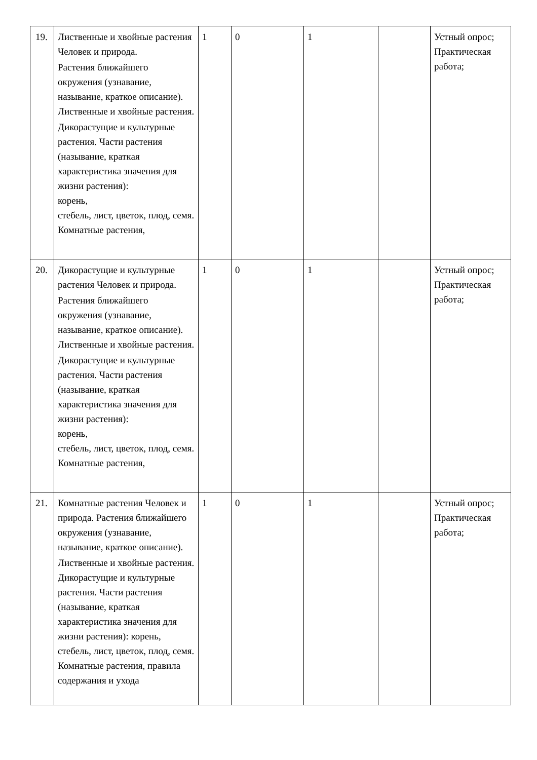| 19. | Лиственные и хвойные растения Человек и природа. Растения ближайшего окружения (узнавание, называние, краткое описание). Лиственные и хвойные растения. Дикорастущие и культурные растения. Части растения (называние, краткая характеристика значения для жизни растения): корень, стебель, лист, цветок, плод, семя. Комнатные растения, | 1 | 0 | 1 | | Устный опрос; Практическая работа; |
| 20. | Дикорастущие и культурные растения Человек и природа. Растения ближайшего окружения (узнавание, называние, краткое описание). Лиственные и хвойные растения. Дикорастущие и культурные растения. Части растения (называние, краткая характеристика значения для жизни растения): корень, стебель, лист, цветок, плод, семя. Комнатные растения, | 1 | 0 | 1 | | Устный опрос; Практическая работа; |
| 21. | Комнатные растения Человек и природа. Растения ближайшего окружения (узнавание, называние, краткое описание). Лиственные и хвойные растения. Дикорастущие и культурные растения. Части растения (называние, краткая характеристика значения для жизни растения): корень, стебель, лист, цветок, плод, семя. Комнатные растения, правила содержания и ухода | 1 | 0 | 1 | | Устный опрос; Практическая работа; |